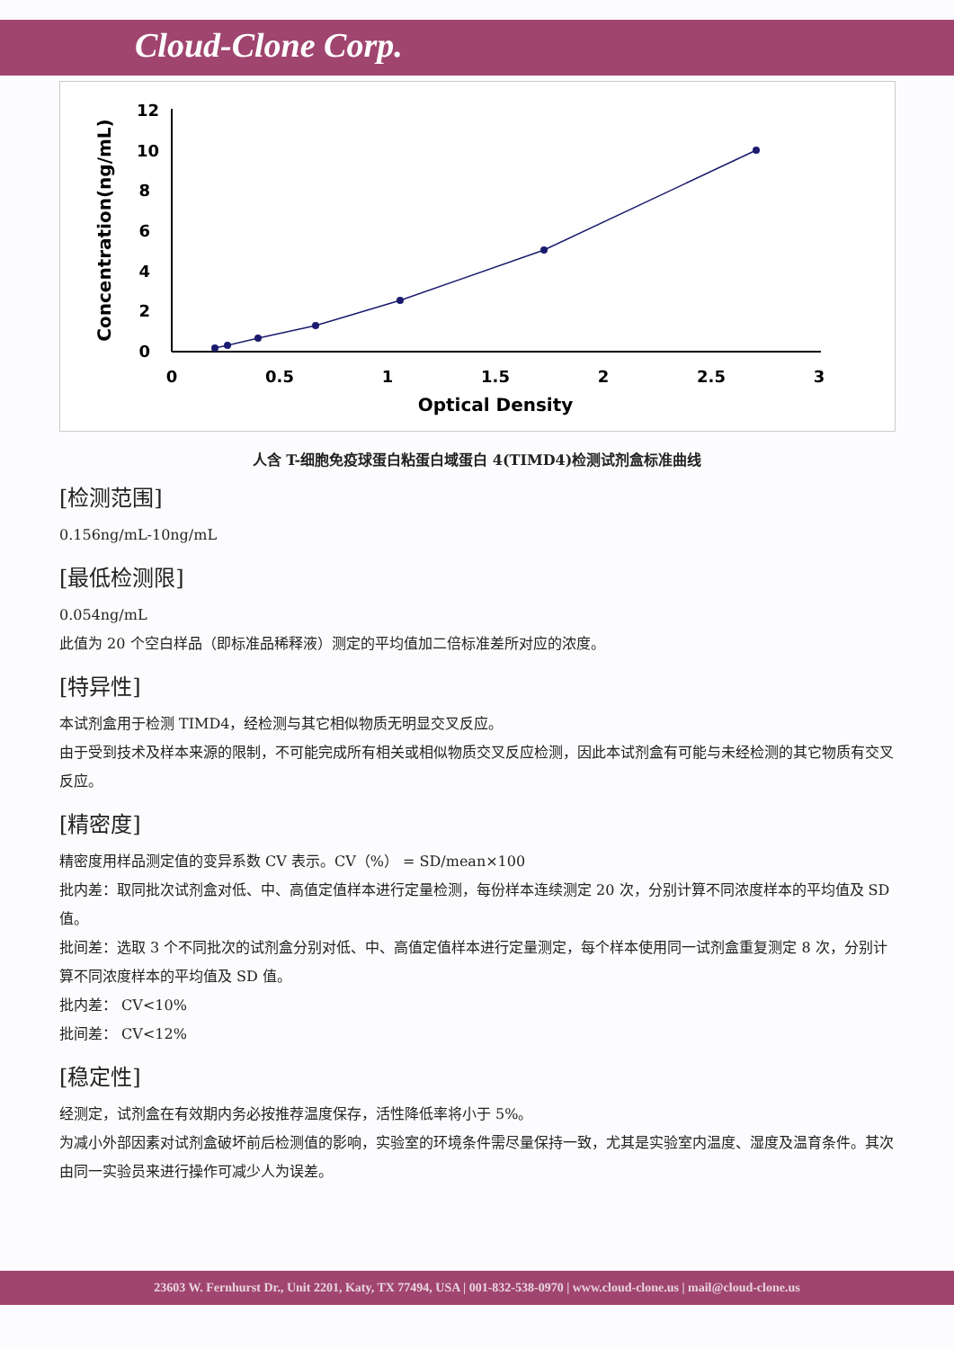Cloud-Clone Corp.
0
2
4
6
8
10
12
0
0.5
1
1.5
2
2.5
3
Optical Density
Concentration(ng/mL)
人含 T-细胞免疫球蛋白粘蛋白域蛋白 4(TIMD4)检测试剂盒标准曲线
[检测范围]
0.156ng/mL-10ng/mL
[最低检测限]
0.054ng/mL
此值为 20 个空白样品（即标准品稀释液）测定的平均值加二倍标准差所对应的浓度。
[特异性]
本试剂盒用于检测 TIMD4，经检测与其它相似物质无明显交叉反应。
由于受到技术及样本来源的限制，不可能完成所有相关或相似物质交叉反应检测，因此本试剂盒有可能与未经检测的其它物质有交叉反应。
[精密度]
精密度用样品测定值的变异系数 CV 表示。CV（%） = SD/mean×100
批内差：取同批次试剂盒对低、中、高值定值样本进行定量检测，每份样本连续测定 20 次，分别计算不同浓度样本的平均值及 SD 值。
批间差：选取 3 个不同批次的试剂盒分别对低、中、高值定值样本进行定量测定，每个样本使用同一试剂盒重复测定 8 次，分别计算不同浓度样本的平均值及 SD 值。
批内差： CV<10%
批间差： CV<12%
[稳定性]
经测定，试剂盒在有效期内务必按推荐温度保存，活性降低率将小于 5%。
为减小外部因素对试剂盒破坏前后检测值的影响，实验室的环境条件需尽量保持一致，尤其是实验室内温度、湿度及温育条件。其次由同一实验员来进行操作可减少人为误差。
23603 W. Fernhurst Dr., Unit 2201, Katy, TX 77494, USA | 001-832-538-0970 | www.cloud-clone.us | mail@cloud-clone.us